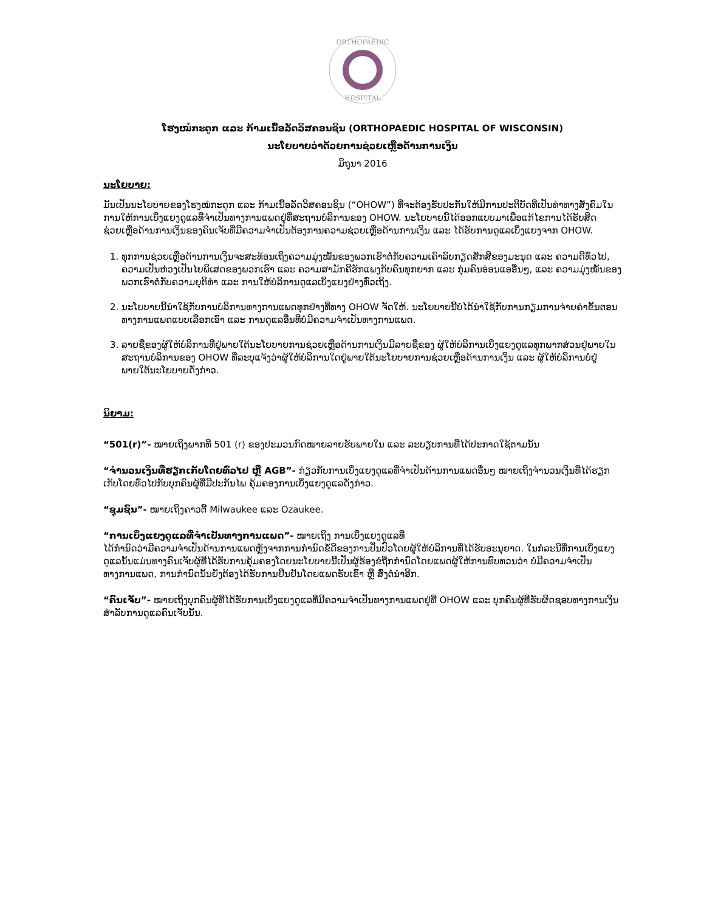ORTHOPAEDIC
HOSPITAL
ໂຮງໝໍກະດູກ ແລະ ກ້າມເນື້ອລັດວິສຄອນຊິນ (ORTHOPAEDIC HOSPITAL OF WISCONSIN)
ນະໂຍບາຍວ່າດ້ວຍການຊ່ວຍເຫຼືອດ້ານການເງິນ
ມິຖຸນາ 2016
ນະໂຍບາຍ:
ມັນເປັນນະໂຍບາຍຂອງໂຮງໝໍກະດູກ ແລະ ກ້າມເນື້ອລັດວິສຄອນຊິນ (“OHOW”) ທີ່ຈະຕ້ອງຮັບປະກັນໃຫ້ມີການປະຕິບັດທີ່ເປັນທຳທາງສັງຄົມໃນການໃຫ້ການເບິ່ງແຍງດູແລທີ່ຈຳເປັນທາງການແພດຢູ່ທີ່ສະຖານບໍລິການຂອງ OHOW. ນະໂຍບາຍນີ້ໄດ້ອອກແບບມາເພື່ອແກ້ໄຂການໄດ້ຮັບສິດຊ່ວຍເຫຼືອດ້ານການເງິນຂອງຄົນເຈັບທີ່ມີຄວາມຈຳເປັນຕ້ອງການຄວາມຊ່ວຍເຫຼືອດ້ານການເງິນ ແລະ ໄດ້ຮັບການດູແລເບິ່ງແຍງຈາກ OHOW.
1. ທຸກການຊ່ວຍເຫຼືອດ້ານການເງິນຈະສະທ້ອນເຖິງຄວາມມຸ່ງໝັ້ນຂອງພວກເຮົາຕໍ່ກັບຄວາມເຄົາລົບກຽດສັກສີຂອງມະນຸດ ແລະ ຄວາມດີທົ່ວໄປ, ຄວາມເປັນຫ່ວງເປັນໄຍພິເສດຂອງພວກເຮົາ ແລະ ຄວາມສາມັກຄີຮັກແພງກັບຄົນທຸກຍາກ ແລະ ກຸ່ມຄົນອ່ອນແອອື່ນໆ, ແລະ ຄວາມມຸ່ງໝັ້ນຂອງພວກເຮົາຕໍ່ກັບຄວາມຍຸຕິທຳ ແລະ ການໃຫ້ບໍລິການດູແລເບິ່ງແຍງຢ່າງທົ່ວເຖິງ.
2. ນະໂຍບາຍນີ້ນຳໃຊ້ກັບການບໍລິການທາງການແພດທຸກຢ່າງທີ່ທາງ OHOW ຈັດໃຫ້. ນະໂຍບາຍນີ້ບໍ່ໄດ້ນຳໃຊ້ກັບການກຽມການຈ່າຍຄ່າຂັ້ນຕອນທາງການແພດແບບເລືອກເອົາ ແລະ ການດູແລອື່ນທີ່ບໍ່ມີຄວາມຈຳເປັນທາງການແພດ.
3. ລາຍຊື່ຂອງຜູ້ໃຫ້ບໍລິການທີ່ຢູ່ພາຍໃຕ້ນະໂຍບາຍການຊ່ວຍເຫຼືອດ້ານການເງິນມີລາຍຊື່ຂອງ ຜູ້ໃຫ້ບໍລິການເບິ່ງແຍງດູແລທຸກພາກສ່ວນຢູ່ພາຍໃນສະຖານບໍລິການຂອງ OHOW ທີ່ລະບຸແຈ້ງວ່າຜູ້ໃຫ້ບໍລິການໃດຢູ່ພາຍໃຕ້ນະໂຍບາຍການຊ່ວຍເຫຼືອດ້ານການເງິນ ແລະ ຜູ້ໃຫ້ບໍລິການບໍ່ຢູ່ພາຍໃຕ້ນະໂຍບາຍດັ່ງກ່າວ.
ນິຍາມ:
“501(r)”- ໝາຍເຖິງພາກທີ 501 (r) ຂອງປະມວນກົດໝາຍລາຍຮັບພາຍໃນ ແລະ ລະບຽບການທີ່ໄດ້ປະກາດໃຊ້ຕາມນັ້ນ
“ຈຳນວນເງິນທີ່ຮຽກເກັບໂດຍທົ່ວໄປ ຫຼື AGB”- ກ່ຽວກັບການເບິ່ງແຍງດູແລທີ່ຈຳເປັນດ້ານການແພດອື່ນໆ ໝາຍເຖິງຈຳນວນເງິນທີ່ໄດ້ຮຽກເກັບໂດຍທົ່ວໄປກັບບຸກຄົນຜູ້ທີ່ມີປະກັນໄພ ຄຸ້ມຄອງການເບິ່ງແຍງດູແລດັ່ງກ່າວ.
“ຊຸມຊົນ”- ໝາຍເຖິງຄາວຕີ້ Milwaukee ແລະ Ozaukee.
“ການເບິ່ງແຍງດູແລທີ່ຈຳເປັນທາງການແພດ”- ໝາຍເຖິງ ການເບິ່ງແຍງດູແລທີ່
ໄດ້ກຳນົດວ່າມີຄວາມຈຳເປັນດ້ານການແພດຫຼັງຈາກການກຳນົດຂໍ້ດີຂອງການປິ່ນປົວໂດຍຜູ້ໃຫ້ບໍລິການທີ່ໄດ້ຮັບອະນຸຍາດ. ໃນກໍລະນີທີ່ການເບິ່ງແຍງດູແລນັ້ນແມ່ນທາງຄົນເຈັບຜູ້ທີ່ໄດ້ຮັບການຄຸ້ມຄອງໂດຍນະໂຍບາຍນີ້ເປັນຜູ້ຮ້ອງຂໍຖືກກຳນົດໂດຍແພດຜູ້ໃຫ້ການທົບທວນວ່າ ບໍ່ມີຄວາມຈຳເປັນທາງການແພດ, ການກຳນົດນັ້ນຍັງຕ້ອງໄດ້ຮັບການຢືນຢັນໂດຍແພດຮັບເຂົ້າ ຫຼື ສົ່ງຕໍ່ນຳອີກ.
“ຄົນເຈັບ”- ໝາຍເຖິງບຸກຄົນຜູ້ທີ່ໄດ້ຮັບການເບິ່ງແຍງດູແລທີ່ມີຄວາມຈຳເປັນທາງການແພດຢູ່ທີ່ OHOW ແລະ ບຸກຄົນຜູ້ທີ່ຮັບຜິດຊອບທາງການເງິນສຳລັບການດູແລຄົນເຈັບນັ້ນ.